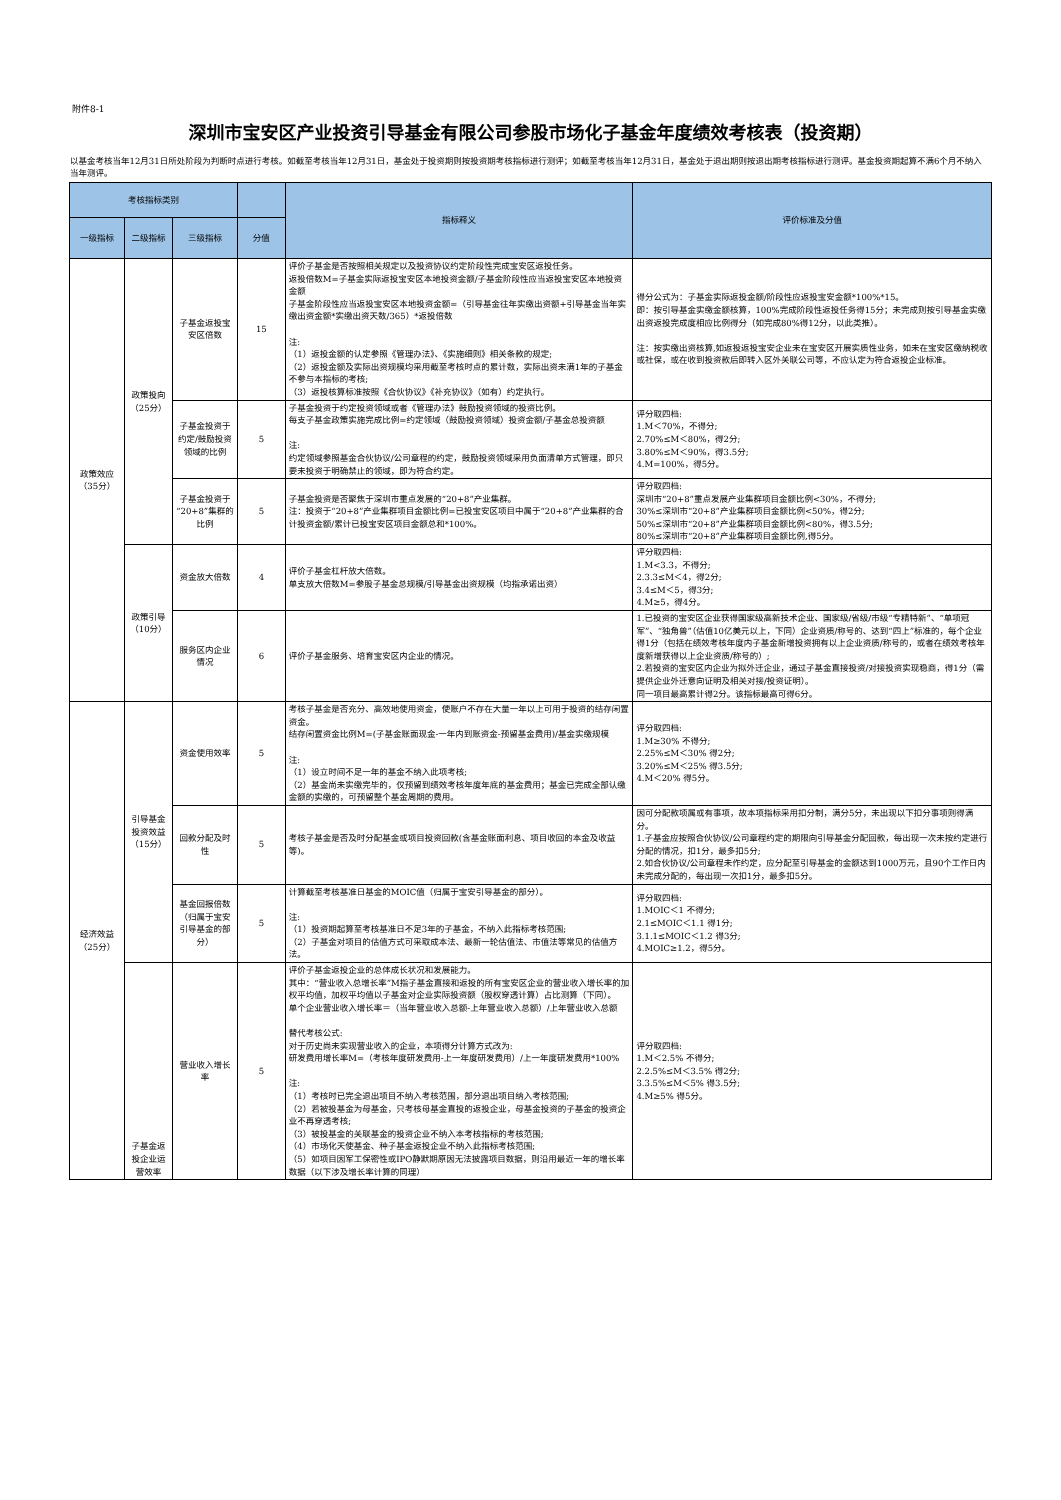附件8-1
深圳市宝安区产业投资引导基金有限公司参股市场化子基金年度绩效考核表（投资期）
以基金考核当年12月31日所处阶段为判断时点进行考核。如截至考核当年12月31日，基金处于投资期则按投资期考核指标进行测评；如截至考核当年12月31日，基金处于退出期则按退出期考核指标进行测评。基金投资期起算不满6个月不纳入当年测评。
| 考核指标类别 | | | | 指标释义 | 评价标准及分值 |
| --- | --- | --- | --- | --- | --- |
| 一级指标 | 二级指标 | 三级指标 | 分值 | | |
| 政策效应（35分） | 政策投向（25分） | 子基金返投宝安区倍数 | 15 | 评价子基金是否按照相关规定以及投资协议约定阶段性完成宝安区返投任务。 返投倍数M=子基金实际返投宝安区本地投资金额/子基金阶段性应当返投宝安区本地投资金额 子基金阶段性应当返投宝安区本地投资金额=（引导基金往年实缴出资额+引导基金当年实缴出资金额*实缴出资天数/365）*返投倍数 注: （1）返投金额的认定参照《管理办法》、《实施细则》相关条款的规定; （2）返投金额及实际出资规模均采用截至考核时点的累计数，实际出资未满1年的子基金不参与本指标的考核; （3）返投核算标准按照《合伙协议》《补充协议》（如有）约定执行。 | 得分公式为：子基金实际返投金额/阶段性应返投宝安金额*100%*15。 即：按引导基金实缴金额核算，100%完成阶段性返投任务得15分；未完成则按引导基金实缴出资返投完成度相应比例得分（如完成80%得12分，以此类推）。 注：按实缴出资核算,如返投返投宝安企业未在宝安区开展实质性业务，如未在宝安区缴纳税收或社保，或在收到投资款后即转入区外关联公司等，不应认定为符合返投企业标准。 |
| | | 子基金投资于约定/鼓励投资领域的比例 | 5 | 子基金投资于约定投资领域或者《管理办法》鼓励投资领域的投资比例。 每支子基金政策实施完成比例=约定领域（鼓励投资领域）投资金额/子基金总投资额 注: 约定领域参照基金合伙协议/公司章程的约定，鼓励投资领域采用负面清单方式管理，即只要未投资于明确禁止的领域，即为符合约定。 | 评分取四档: 1.M＜70%，不得分; 2.70%≤M＜80%，得2分; 3.80%≤M＜90%，得3.5分; 4.M=100%，得5分。 |
| | | 子基金投资于“20+8”集群的比例 | 5 | 子基金投资是否聚焦于深圳市重点发展的“20+8”产业集群。 注：投资于“20+8”产业集群项目金额比例=已投宝安区项目中属于“20+8”产业集群的合计投资金额/累计已投宝安区项目金额总和*100%。 | 评分取四档: 深圳市“20+8”重点发展产业集群项目金额比例<30%，不得分; 30%≤深圳市“20+8”产业集群项目金额比例<50%，得2分; 50%≤深圳市“20+8”产业集群项目金额比例<80%，得3.5分; 80%≤深圳市“20+8”产业集群项目金额比例,得5分。 |
| | 政策引导（10分） | 资金放大倍数 | 4 | 评价子基金杠杆放大倍数。 单支放大倍数M=参股子基金总规模/引导基金出资规模（均指承诺出资） | 评分取四档: 1.M<3.3，不得分; 2.3.3≤M＜4，得2分; 3.4≤M＜5，得3分; 4.M≥5，得4分。 |
| | | 服务区内企业情况 | 6 | 评价子基金服务、培育宝安区内企业的情况。 | 1.已投资的宝安区企业获得国家级高新技术企业、国家级/省级/市级“专精特新”、“单项冠军”、“独角兽”（估值10亿美元以上，下同）企业资质/称号的、达到“四上”标准的，每个企业得1分（包括在绩效考核年度内子基金新增投资拥有以上企业资质/称号的，或者在绩效考核年度新增获得以上企业资质/称号的）; 2.若投资的宝安区内企业为拟外迁企业，通过子基金直接投资/对接投资实现稳商，得1分（需提供企业外迁意向证明及相关对接/投资证明）。 同一项目最高累计得2分。该指标最高可得6分。 |
| 经济效益（25分） | 引导基金投资效益（15分） | 资金使用效率 | 5 | 考核子基金是否充分、高效地使用资金，使账户不存在大量一年以上可用于投资的结存闲置资金。 结存闲置资金比例M=(子基金账面现金-一年内到账资金-预留基金费用)/基金实缴规模 注: （1）设立时间不足一年的基金不纳入此项考核; （2）基金尚未实缴完毕的，仅预留到绩效考核年度年底的基金费用；基金已完成全部认缴金额的实缴的，可预留整个基金周期的费用。 | 评分取四档: 1.M≥30% 不得分; 2.25%≤M＜30% 得2分; 3.20%≤M＜25% 得3.5分; 4.M＜20% 得5分。 |
| | | 回款分配及时性 | 5 | 考核子基金是否及时分配基金或项目投资回款(含基金账面利息、项目收回的本金及收益等)。 | 因可分配款项属或有事项，故本项指标采用扣分制，满分5分，未出现以下扣分事项则得满分。 1.子基金应按照合伙协议/公司章程约定的期限向引导基金分配回款，每出现一次未按约定进行分配的情况，扣1分，最多扣5分; 2.如合伙协议/公司章程未作约定，应分配至引导基金的金额达到1000万元，且90个工作日内未完成分配的，每出现一次扣1分，最多扣5分。 |
| | | 基金回报倍数（归属于宝安引导基金的部分） | 5 | 计算截至考核基准日基金的MOIC值（归属于宝安引导基金的部分）。 注: （1）投资期起算至考核基准日不足3年的子基金，不纳入此指标考核范围; （2）子基金对项目的估值方式可采取成本法、最新一轮估值法、市值法等常见的估值方法。 | 评分取四档: 1.MOIC＜1 不得分; 2.1≤MOIC＜1.1 得1分; 3.1.1≤MOIC＜1.2 得3分; 4.MOIC≥1.2，得5分。 |
| | 子基金返投企业运营效率 | 营业收入增长率 | 5 | 评价子基金返投企业的总体成长状况和发展能力。 其中：“营业收入总增长率”M指子基金直接和返投的所有宝安区企业的营业收入增长率的加权平均值，加权平均值以子基金对企业实际投资额（股权穿透计算）占比测算（下同）。 单个企业营业收入增长率＝（当年营业收入总额-上年营业收入总额）/上年营业收入总额 替代考核公式: 对于历史尚未实现营业收入的企业，本项得分计算方式改为: 研发费用增长率M=（考核年度研发费用-上一年度研发费用）/上一年度研发费用*100% 注: （1）考核时已完全退出项目不纳入考核范围，部分退出项目纳入考核范围; （2）若被投基金为母基金，只考核母基金直投的返投企业，母基金投资的子基金的投资企业不再穿透考核; （3）被投基金的关联基金的投资企业不纳入本考核指标的考核范围; （4）市场化天使基金、种子基金返投企业不纳入此指标考核范围; （5）如项目因军工保密性或IPO静默期原因无法披露项目数据，则沿用最近一年的增长率数据（以下涉及增长率计算的同理） | 评分取四档: 1.M＜2.5% 不得分; 2.2.5%≤M＜3.5% 得2分; 3.3.5%≤M＜5% 得3.5分; 4.M≥5% 得5分。 |